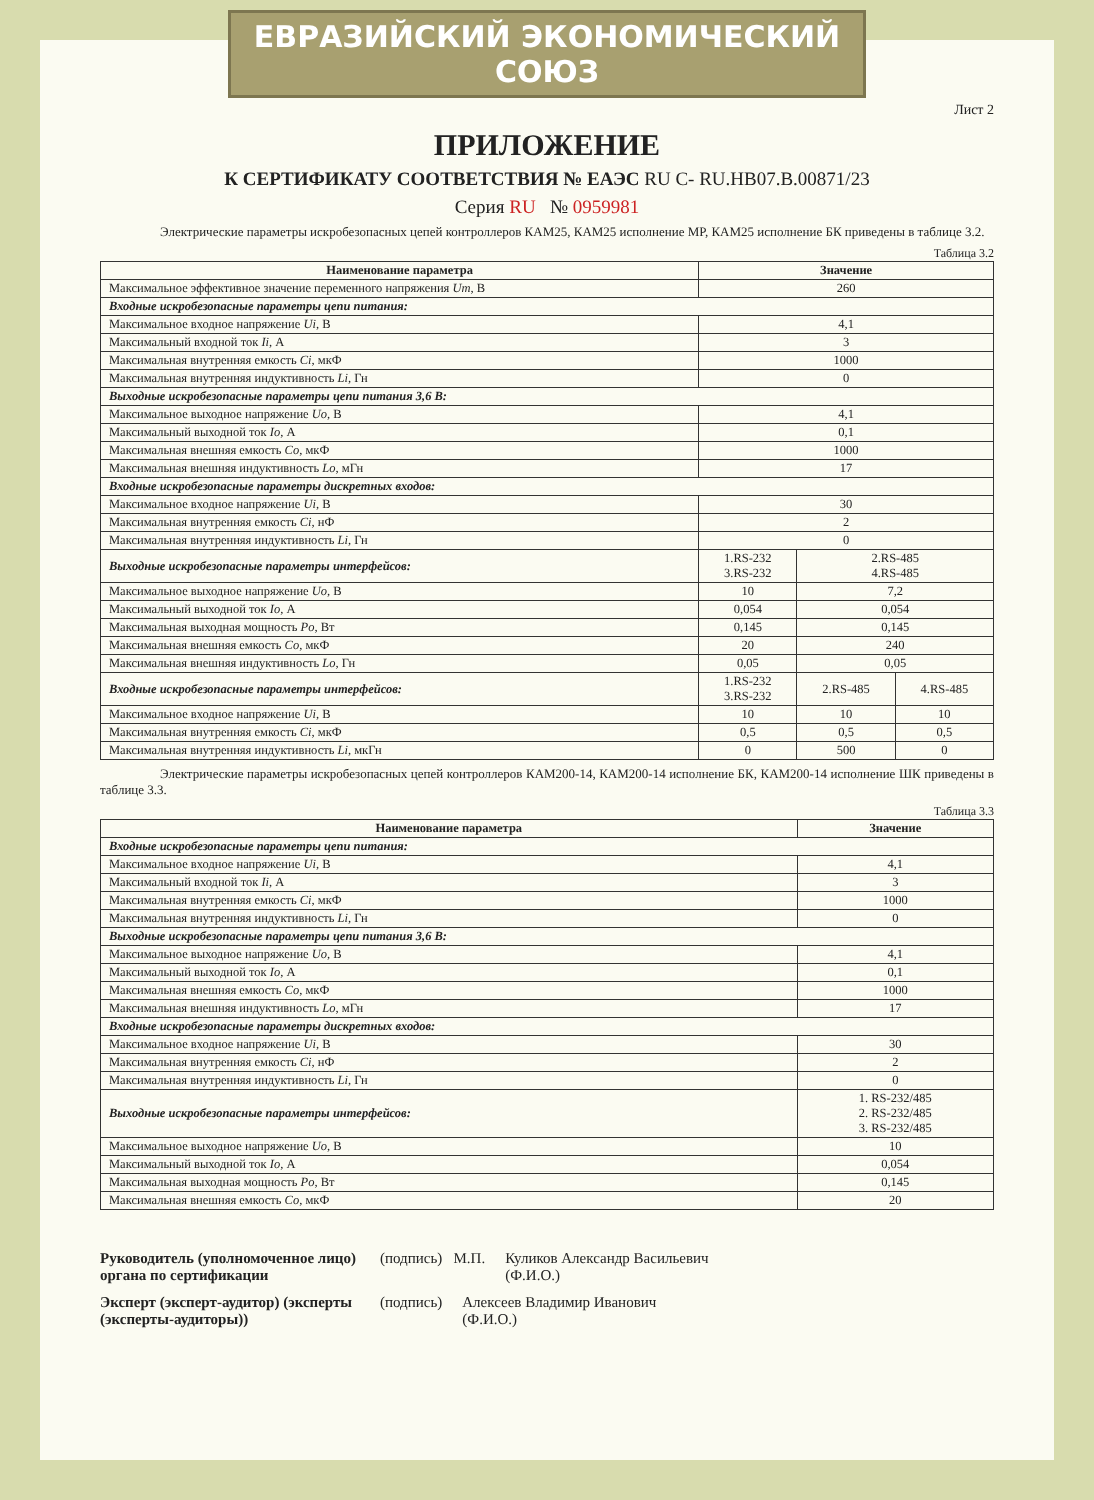ЕВРАЗИЙСКИЙ ЭКОНОМИЧЕСКИЙ СОЮЗ
Лист 2
ПРИЛОЖЕНИЕ
К СЕРТИФИКАТУ СООТВЕТСТВИЯ № ЕАЭС RU C- RU.НВ07.В.00871/23
Серия RU № 0959981
Электрические параметры искробезопасных цепей контроллеров КАМ25, КАМ25 исполнение МР, КАМ25 исполнение БК приведены в таблице 3.2.
Таблица 3.2
| Наименование параметра | Значение | | |
| --- | --- | --- | --- |
| Максимальное эффективное значение переменного напряжения Um , В | 260 | | |
| Входные искробезопасные параметры цепи питания: | | | |
| Максимальное входное напряжение Ui , В | 4,1 | | |
| Максимальный входной ток Ii , А | 3 | | |
| Максимальная внутренняя емкость Ci , мкФ | 1000 | | |
| Максимальная внутренняя индуктивность Li , Гн | 0 | | |
| Выходные искробезопасные параметры цепи питания 3,6 В: | | | |
| Максимальное выходное напряжение Uo , В | 4,1 | | |
| Максимальный выходной ток Io , А | 0,1 | | |
| Максимальная внешняя емкость Co , мкФ | 1000 | | |
| Максимальная внешняя индуктивность Lo , мГн | 17 | | |
| Входные искробезопасные параметры дискретных входов: | | | |
| Максимальное входное напряжение Ui , В | 30 | | |
| Максимальная внутренняя емкость Ci , нФ | 2 | | |
| Максимальная внутренняя индуктивность Li , Гн | 0 | | |
| Выходные искробезопасные параметры интерфейсов: | 1.RS-232 3.RS-232 | 2.RS-485 4.RS-485 | |
| Максимальное выходное напряжение Uo , В | 10 | 7,2 | |
| Максимальный выходной ток Io , А | 0,054 | 0,054 | |
| Максимальная выходная мощность Po , Вт | 0,145 | 0,145 | |
| Максимальная внешняя емкость Co , мкФ | 20 | 240 | |
| Максимальная внешняя индуктивность Lo , Гн | 0,05 | 0,05 | |
| Входные искробезопасные параметры интерфейсов: | 1.RS-232 3.RS-232 | 2.RS-485 | 4.RS-485 |
| Максимальное входное напряжение Ui , В | 10 | 10 | 10 |
| Максимальная внутренняя емкость Ci , мкФ | 0,5 | 0,5 | 0,5 |
| Максимальная внутренняя индуктивность Li , мкГн | 0 | 500 | 0 |
Электрические параметры искробезопасных цепей контроллеров КАМ200-14, КАМ200-14 исполнение БК, КАМ200-14 исполнение ШК приведены в таблице 3.3.
Таблица 3.3
| Наименование параметра | Значение |
| --- | --- |
| Входные искробезопасные параметры цепи питания: | |
| Максимальное входное напряжение Ui , В | 4,1 |
| Максимальный входной ток Ii , А | 3 |
| Максимальная внутренняя емкость Ci , мкФ | 1000 |
| Максимальная внутренняя индуктивность Li , Гн | 0 |
| Выходные искробезопасные параметры цепи питания 3,6 В: | |
| Максимальное выходное напряжение Uo , В | 4,1 |
| Максимальный выходной ток Io , А | 0,1 |
| Максимальная внешняя емкость Co , мкФ | 1000 |
| Максимальная внешняя индуктивность Lo , мГн | 17 |
| Входные искробезопасные параметры дискретных входов: | |
| Максимальное входное напряжение Ui , В | 30 |
| Максимальная внутренняя емкость Ci , нФ | 2 |
| Максимальная внутренняя индуктивность Li , Гн | 0 |
| Выходные искробезопасные параметры интерфейсов: | 1. RS-232/485 2. RS-232/485 3. RS-232/485 |
| Максимальное выходное напряжение Uo , В | 10 |
| Максимальный выходной ток Io , А | 0,054 |
| Максимальная выходная мощность Po , Вт | 0,145 |
| Максимальная внешняя емкость Co , мкФ | 20 |
Руководитель (уполномоченное лицо) органа по сертификации (подпись) М.П. Куликов Александр Васильевич
(Ф.И.О.)
Эксперт (эксперт-аудитор) (эксперты (эксперты-аудиторы)) (подпись) Алексеев Владимир Иванович
(Ф.И.О.)